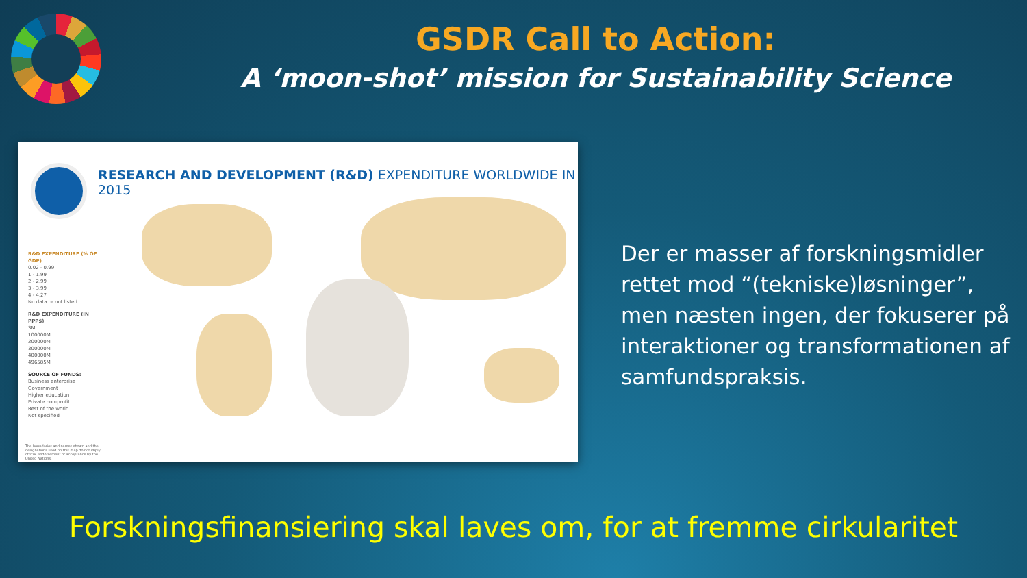GSDR Call to Action:
A ‘moon-shot’ mission for Sustainability Science
RESEARCH AND DEVELOPMENT (R&D) EXPENDITURE WORLDWIDE IN 2015
R&D EXPENDITURE (% OF GDP)
0.02 - 0.99
1 - 1.99
2 - 2.99
3 - 3.99
4 - 4.27
No data or not listed
R&D EXPENDITURE (IN PPP$)
3M
100000M
200000M
300000M
400000M
496585M
SOURCE OF FUNDS:
Business enterprise
Government
Higher education
Private non-profit
Rest of the world
Not specified
The boundaries and names shown and the designations used on this map do not imply official endorsement or acceptance by the United Nations.
Der er masser af forskningsmidler rettet mod “(tekniske)løsninger”, men næsten ingen, der fokuserer på interaktioner og transformationen af samfundspraksis.
Forskningsfinansiering skal laves om, for at fremme cirkularitet